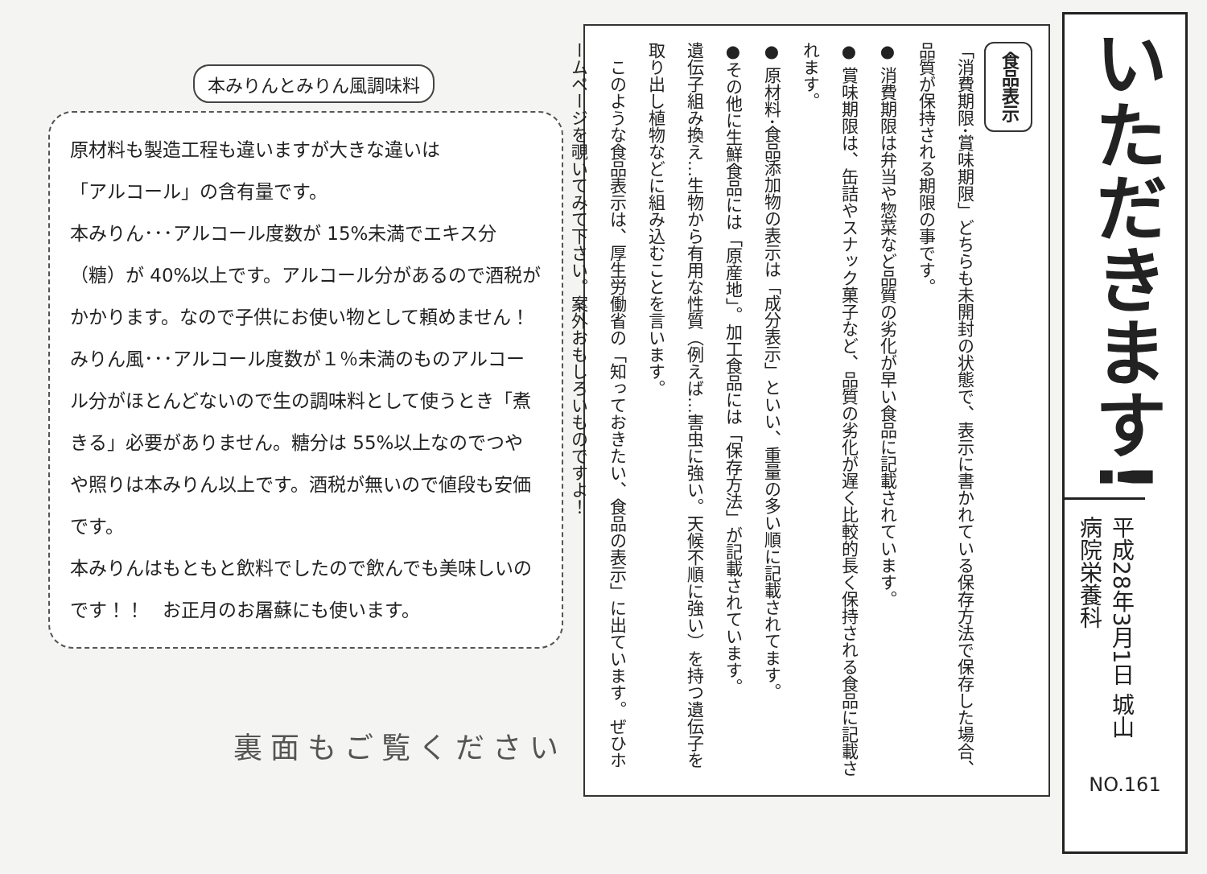本みりんとみりん風調味料
原材料も製造工程も違いますが大きな違いは
「アルコール」の含有量です。
本みりん･･･アルコール度数が 15%未満でエキス分（糖）が 40%以上です。アルコール分があるので酒税がかかります。なので子供にお使い物として頼めません！
みりん風･･･アルコール度数が１％未満のものアルコール分がほとんどないので生の調味料として使うとき「煮きる」必要がありません。糖分は 55%以上なのでつやや照りは本みりん以上です。酒税が無いので値段も安価です。
本みりんはもともと飲料でしたので飲んでも美味しいのです！！　お正月のお屠蘇にも使います。
裏面もご覧ください
食品表示
「消費期限･賞味期限」どちらも未開封の状態で、表示に書かれている保存方法で保存した場合、品質が保持される期限の事です。
● 消費期限は弁当や惣菜など品質の劣化が早い食品に記載されています。
● 賞味期限は、缶詰やスナック菓子など、品質の劣化が遅く比較的長く保持される食品に記載されます。
● 原材料･食品添加物の表示は「成分表示」といい、重量の多い順に記載されてます。
●その他に生鮮食品には「原産地」。加工食品には「保存方法」が記載されています。
遺伝子組み換え…生物から有用な性質（例えば…害虫に強い。天候不順に強い）を持つ遺伝子を取り出し植物などに組み込むことを言います。
　このような食品表示は、厚生労働省の「知っておきたい、食品の表示」に出ています。ぜひホームページを覗いてみて下さい。案外おもしろいものですよ！
いただきます!
平成28年3月1日 城山病院栄養科
NO.161